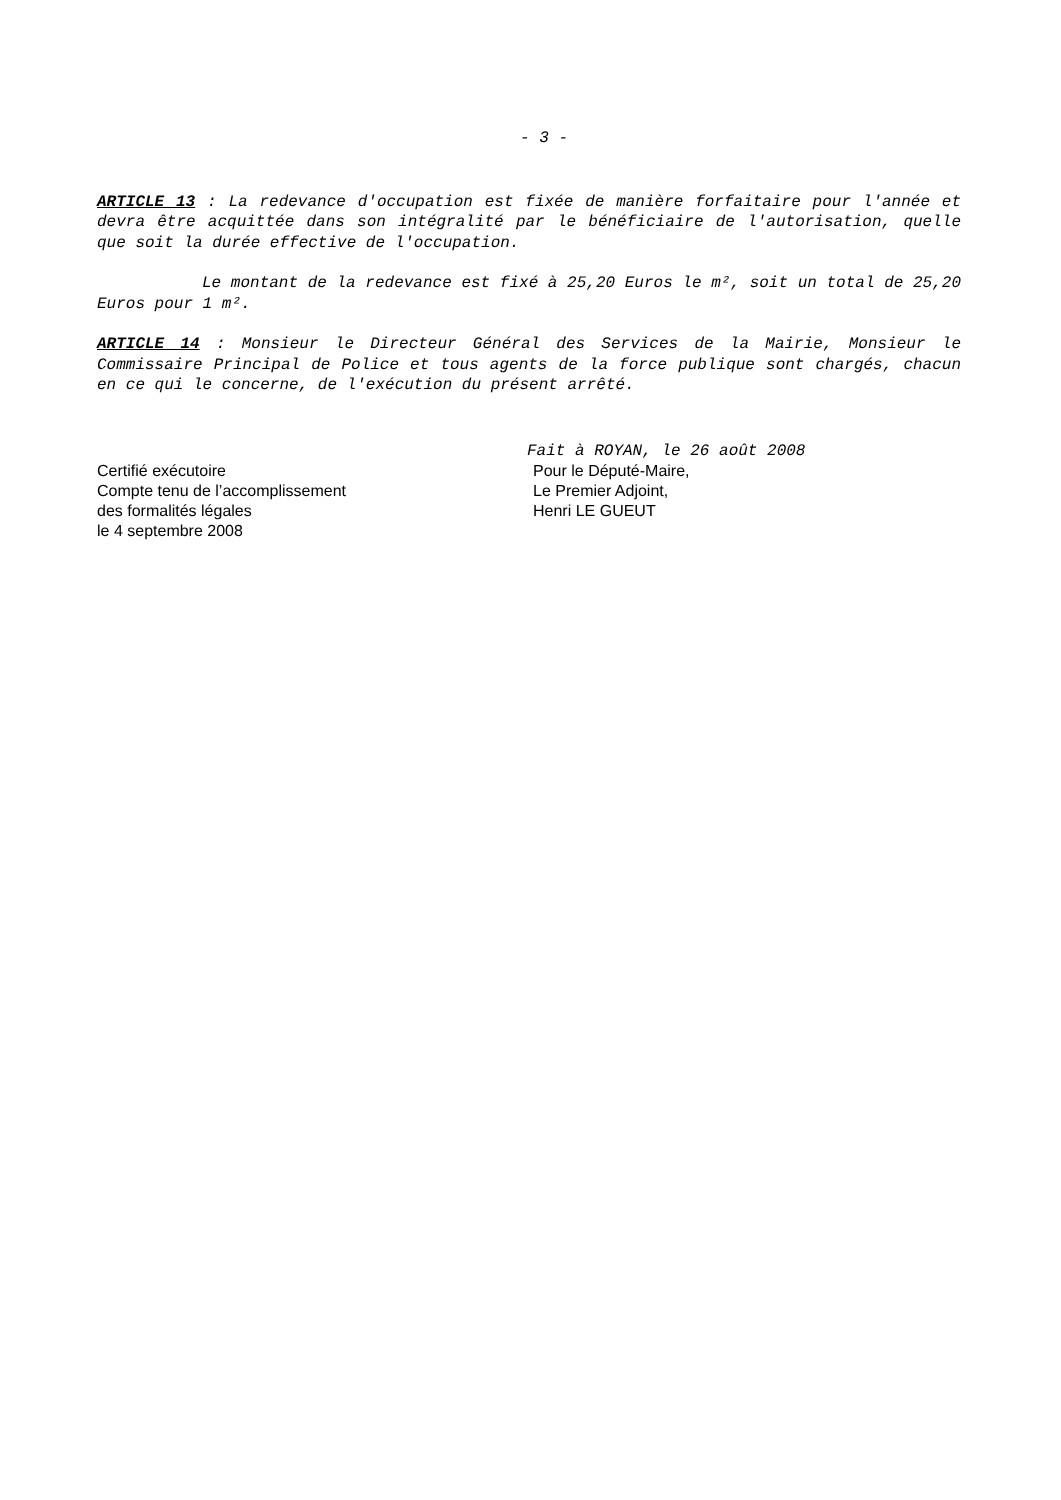- 3 -
ARTICLE 13 : La redevance d'occupation est fixée de manière forfaitaire pour l'année et devra être acquittée dans son intégralité par le bénéficiaire de l'autorisation, quelle que soit la durée effective de l'occupation.
Le montant de la redevance est fixé à 25,20 Euros le m², soit un total de 25,20 Euros pour 1 m².
ARTICLE 14 : Monsieur le Directeur Général des Services de la Mairie, Monsieur le Commissaire Principal de Police et tous agents de la force publique sont chargés, chacun en ce qui le concerne, de l'exécution du présent arrêté.
Certifié exécutoire
Compte tenu de l’accomplissement
des formalités légales
le 4 septembre 2008
Fait à ROYAN, le 26 août 2008
Pour le Député-Maire,
Le Premier Adjoint,
Henri LE GUEUT